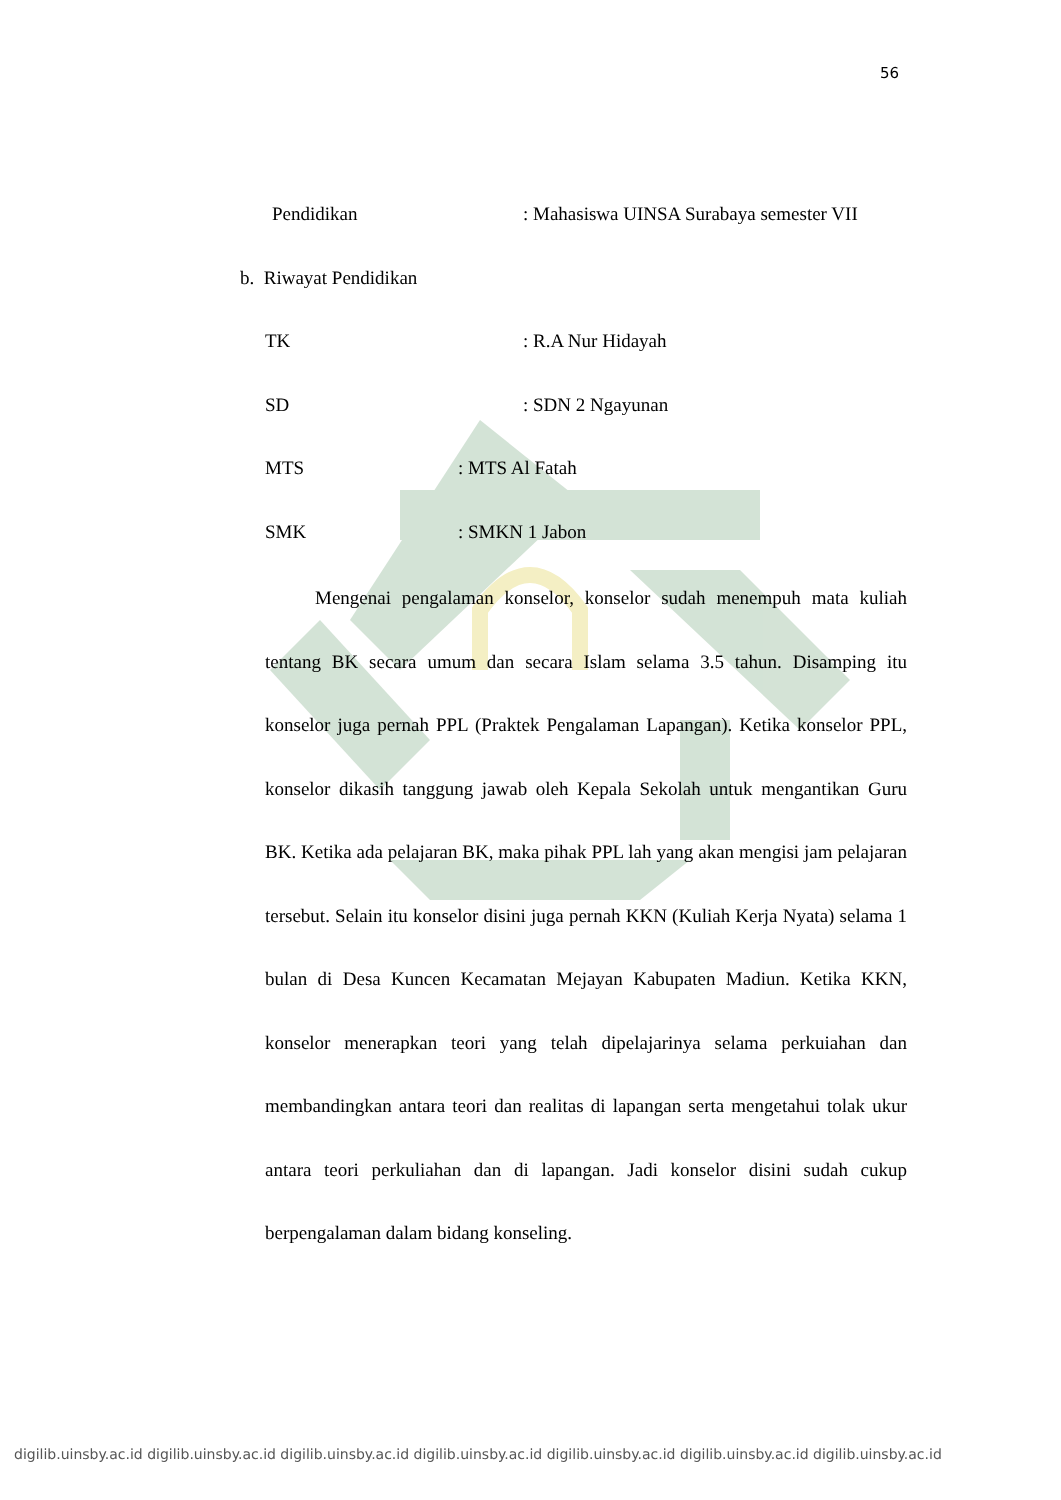56
Pendidikan: Mahasiswa UINSA Surabaya semester VII
b. Riwayat Pendidikan
TK: R.A Nur Hidayah
SD: SDN 2 Ngayunan
MTS: MTS Al Fatah
SMK: SMKN 1 Jabon
Mengenai pengalaman konselor, konselor sudah menempuh mata kuliah tentang BK secara umum dan secara Islam selama 3.5 tahun. Disamping itu konselor juga pernah PPL (Praktek Pengalaman Lapangan). Ketika konselor PPL, konselor dikasih tanggung jawab oleh Kepala Sekolah untuk mengantikan Guru BK. Ketika ada pelajaran BK, maka pihak PPL lah yang akan mengisi jam pelajaran tersebut. Selain itu konselor disini juga pernah KKN (Kuliah Kerja Nyata) selama 1 bulan di Desa Kuncen Kecamatan Mejayan Kabupaten Madiun. Ketika KKN, konselor menerapkan teori yang telah dipelajarinya selama perkuiahan dan membandingkan antara teori dan realitas di lapangan serta mengetahui tolak ukur antara teori perkuliahan dan di lapangan. Jadi konselor disini sudah cukup berpengalaman dalam bidang konseling.
digilib.uinsby.ac.id digilib.uinsby.ac.id digilib.uinsby.ac.id digilib.uinsby.ac.id digilib.uinsby.ac.id digilib.uinsby.ac.id digilib.uinsby.ac.id